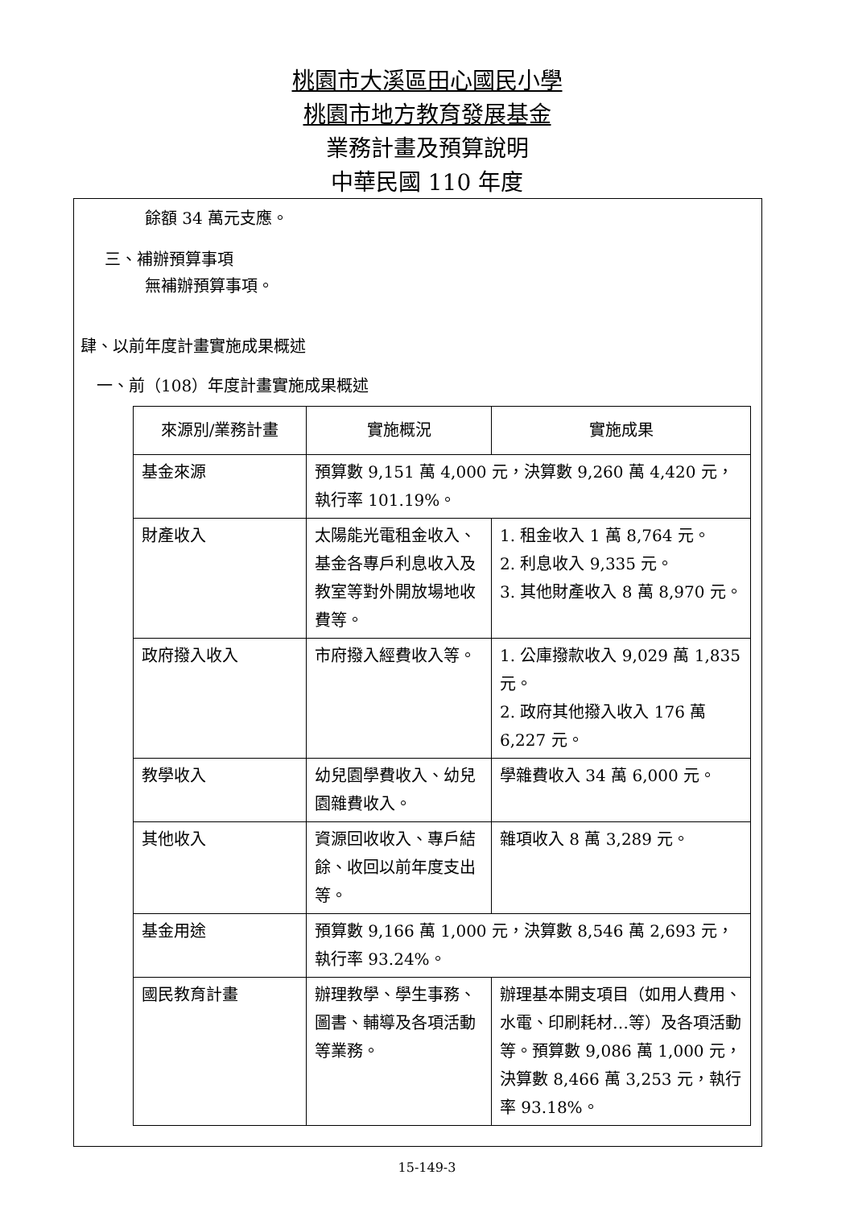桃園市大溪區田心國民小學
桃園市地方教育發展基金
業務計畫及預算說明
中華民國 110 年度
餘額 34 萬元支應。
三、補辦預算事項
無補辦預算事項。
肆、以前年度計畫實施成果概述
一、前（108）年度計畫實施成果概述
| 來源別/業務計畫 | 實施概況 | 實施成果 |
| --- | --- | --- |
| 基金來源 | 預算數 9,151 萬 4,000 元，決算數 9,260 萬 4,420 元，執行率 101.19%。 | |
| 財產收入 | 太陽能光電租金收入、基金各專戶利息收入及教室等對外開放場地收費等。 | 1. 租金收入 1 萬 8,764 元。 2. 利息收入 9,335 元。 3. 其他財產收入 8 萬 8,970 元。 |
| 政府撥入收入 | 市府撥入經費收入等。 | 1. 公庫撥款收入 9,029 萬 1,835 元。 2. 政府其他撥入收入 176 萬 6,227 元。 |
| 教學收入 | 幼兒園學費收入、幼兒園雜費收入。 | 學雜費收入 34 萬 6,000 元。 |
| 其他收入 | 資源回收收入、專戶結餘、收回以前年度支出等。 | 雜項收入 8 萬 3,289 元。 |
| 基金用途 | 預算數 9,166 萬 1,000 元，決算數 8,546 萬 2,693 元，執行率 93.24%。 | |
| 國民教育計畫 | 辦理教學、學生事務、圖書、輔導及各項活動等業務。 | 辦理基本開支項目（如用人費用、水電、印刷耗材…等）及各項活動等。預算數 9,086 萬 1,000 元，決算數 8,466 萬 3,253 元，執行率 93.18%。 |
15-149-3